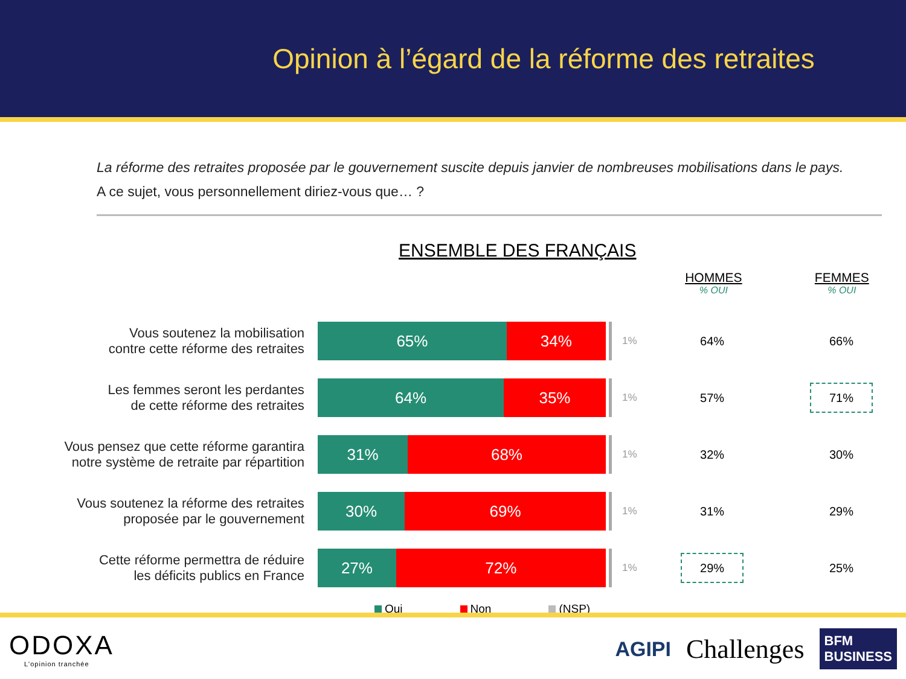Opinion à l’égard de la réforme des retraites
La réforme des retraites proposée par le gouvernement suscite depuis janvier de nombreuses mobilisations dans le pays.
A ce sujet, vous personnellement diriez-vous que… ?
ENSEMBLE DES FRANÇAIS
HOMMES% OUI
FEMMES% OUI
| Vous soutenez la mobilisation contre cette réforme des retraites | 65% 34% | 1% | 64% | 66% |
| Les femmes seront les perdantes de cette réforme des retraites | 64% 35% | 1% | 57% | 71% |
| Vous pensez que cette réforme garantira notre système de retraite par répartition | 31% 68% | 1% | 32% | 30% |
| Vous soutenez la réforme des retraites proposée par le gouvernement | 30% 69% | 1% | 31% | 29% |
| Cette réforme permettra de réduire les déficits publics en France | 27% 72% | 1% | 29% | 25% |
Oui Non (NSP)
ODOXA
L'opinion tranchée
AGIPI Challenges BFM
BUSINESS